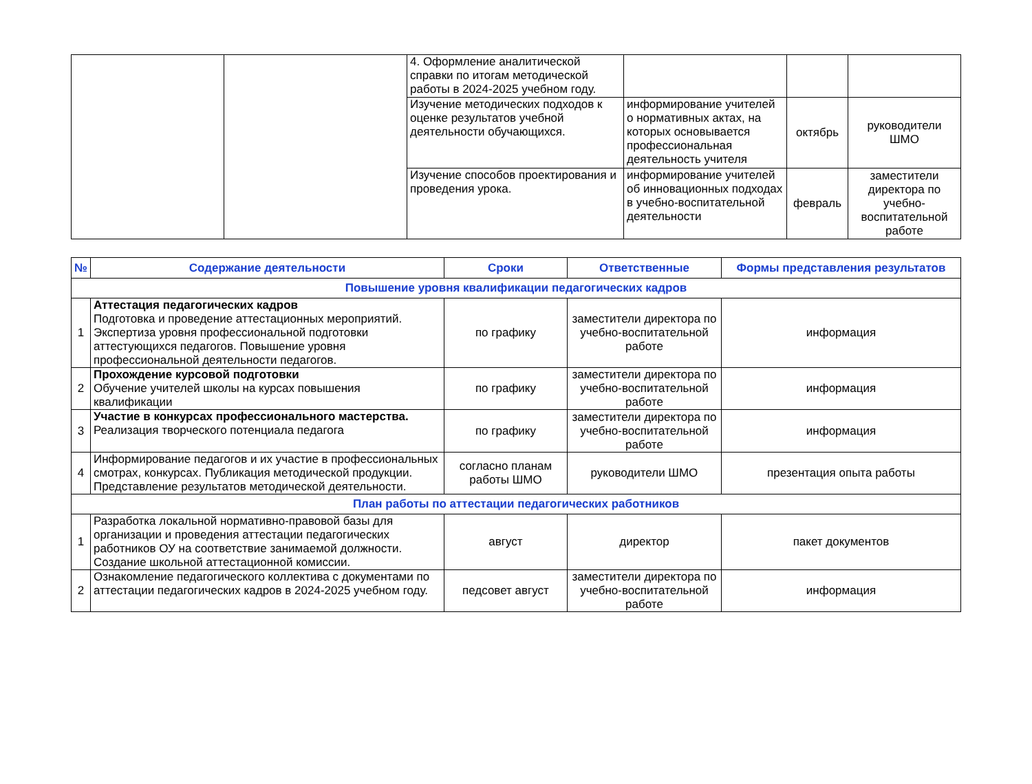| | | 4. Оформление аналитической справки по итогам методической работы в 2024-2025 учебном году. | | | |
| | | Изучение методических подходов к оценке результатов учебной деятельности обучающихся. | информирование учителей о нормативных актах, на которых основывается профессиональная деятельность учителя | октябрь | руководители ШМО |
| | | Изучение способов проектирования и проведения урока. | информирование учителей об инновационных подходах в учебно-воспитательной деятельности | февраль | заместители директора по учебно-воспитательной работе |
| № | Содержание деятельности | Сроки | Ответственные | Формы представления результатов |
| --- | --- | --- | --- | --- |
| Повышение уровня квалификации педагогических кадров | | | | |
| 1 | Аттестация педагогических кадров Подготовка и проведение аттестационных мероприятий. Экспертиза уровня профессиональной подготовки аттестующихся педагогов. Повышение уровня профессиональной деятельности педагогов. | по графику | заместители директора по учебно-воспитательной работе | информация |
| 2 | Прохождение курсовой подготовки Обучение учителей школы на курсах повышения квалификации | по графику | заместители директора по учебно-воспитательной работе | информация |
| 3 | Участие в конкурсах профессионального мастерства. Реализация творческого потенциала педагога | по графику | заместители директора по учебно-воспитательной работе | информация |
| 4 | Информирование педагогов и их участие в профессиональных смотрах, конкурсах. Публикация методической продукции. Представление результатов методической деятельности. | согласно планам работы ШМО | руководители ШМО | презентация опыта работы |
| План работы по аттестации педагогических работников | | | | |
| 1 | Разработка локальной нормативно-правовой базы для организации и проведения аттестации педагогических работников ОУ на соответствие занимаемой должности. Создание школьной аттестационной комиссии. | август | директор | пакет документов |
| 2 | Ознакомление педагогического коллектива с документами по аттестации педагогических кадров в 2024-2025 учебном году. | педсовет август | заместители директора по учебно-воспитательной работе | информация |